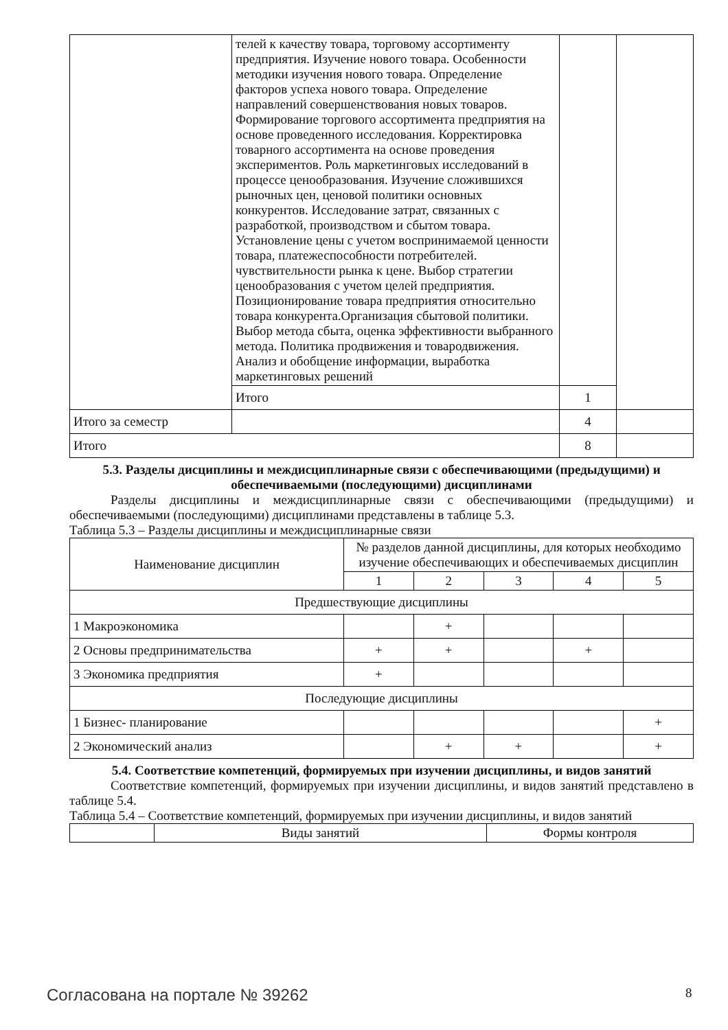| | телей к качеству товара, торговому ассортименту предприятия. Изучение нового товара. Особенности методики изучения нового товара. Определение факторов успеха нового товара. Определение направлений совершенствования новых товаров. Формирование торгового ассортимента предприятия на основе проведенного исследования. Корректировка товарного ассортимента на основе проведения экспериментов. Роль маркетинговых исследований в процессе ценообразования. Изучение сложившихся рыночных цен, ценовой политики основных конкурентов. Исследование затрат, связанных с разработкой, производством и сбытом товара. Установление цены с учетом воспринимаемой ценности товара, платежеспособности потребителей. чувствительности рынка к цене. Выбор стратегии ценообразования с учетом целей предприятия. Позиционирование товара предприятия относительно товара конкурента.Организация сбытовой политики. Выбор метода сбыта, оценка эффективности выбранного метода. Политика продвижения и товародвижения. Анализ и обобщение информации, выработка маркетинговых решений | | |
| | Итого | 1 | |
| Итого за семестр | | 4 | |
| Итого | | 8 | |
5.3. Разделы дисциплины и междисциплинарные связи с обеспечивающими (предыдущими) и обеспечиваемыми (последующими) дисциплинами
Разделы дисциплины и междисциплинарные связи с обеспечивающими (предыдущими) и обеспечиваемыми (последующими) дисциплинами представлены в таблице 5.3.
Таблица 5.3 – Разделы дисциплины и междисциплинарные связи
| Наименование дисциплин | № разделов данной дисциплины, для которых необходимо изучение обеспечивающих и обеспечиваемых дисциплин | | | | |
| | 1 | 2 | 3 | 4 | 5 |
| Предшествующие дисциплины | | | | | |
| 1 Макроэкономика | | + | | | |
| 2 Основы предпринимательства | + | + | | + | |
| 3 Экономика предприятия | + | | | | |
| Последующие дисциплины | | | | | |
| 1 Бизнес- планирование | | | | | + |
| 2 Экономический анализ | | + | + | | + |
5.4. Соответствие компетенций, формируемых при изучении дисциплины, и видов занятий
Соответствие компетенций, формируемых при изучении дисциплины, и видов занятий представлено в таблице 5.4.
Таблица 5.4 – Соответствие компетенций, формируемых при изучении дисциплины, и видов занятий
| | Виды занятий | Формы контроля |
Согласована на портале № 39262 8